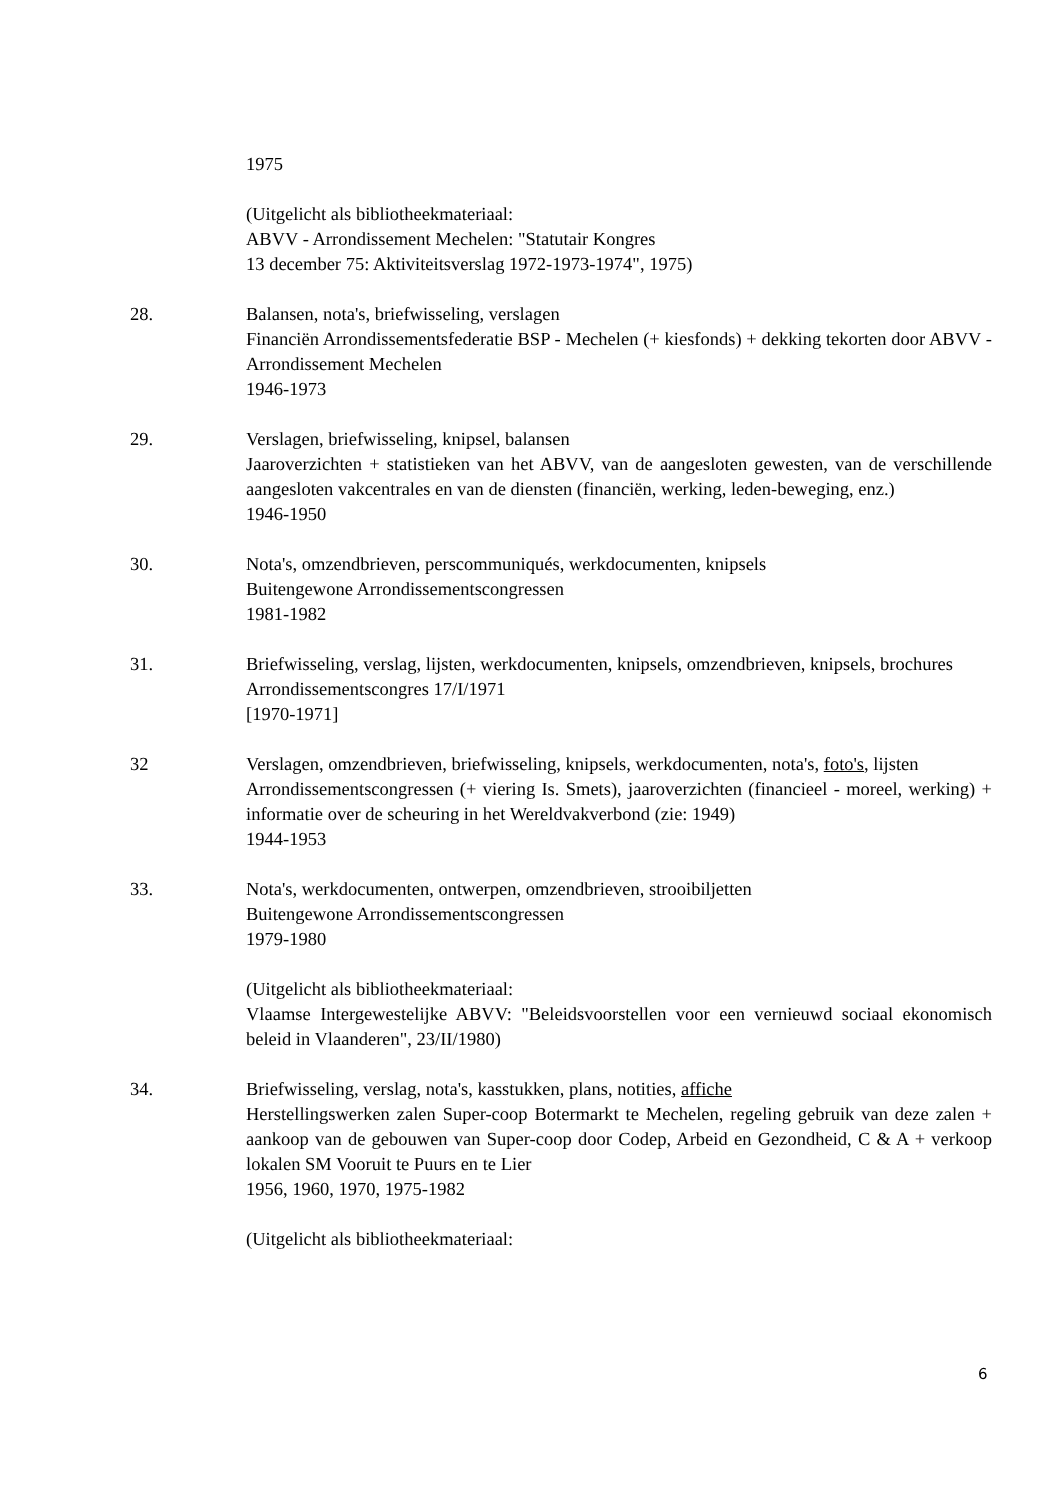1975
(Uitgelicht als bibliotheekmateriaal:
ABVV - Arrondissement Mechelen: "Statutair Kongres
13 december 75: Aktiviteitsverslag 1972-1973-1974", 1975)
28. Balansen, nota's, briefwisseling, verslagen
Financiën Arrondissementsfederatie BSP - Mechelen (+ kiesfonds) + dekking tekorten door ABVV - Arrondissement Mechelen
1946-1973
29. Verslagen, briefwisseling, knipsel, balansen
Jaaroverzichten + statistieken van het ABVV, van de aangesloten gewesten, van de verschillende aangesloten vakcentrales en van de diensten (financiën, werking, leden-beweging, enz.)
1946-1950
30. Nota's, omzendbrieven, perscommuniqués, werkdocumenten, knipsels
Buitengewone Arrondissementscongressen
1981-1982
31. Briefwisseling, verslag, lijsten, werkdocumenten, knipsels, omzendbrieven, knipsels, brochures
Arrondissementscongres 17/I/1971
[1970-1971]
32 Verslagen, omzendbrieven, briefwisseling, knipsels, werkdocumenten, nota's, foto's, lijsten
Arrondissementscongressen (+ viering Is. Smets), jaaroverzichten (financieel - moreel, werking) + informatie over de scheuring in het Wereldvakverbond (zie: 1949)
1944-1953
33. Nota's, werkdocumenten, ontwerpen, omzendbrieven, strooibiljetten
Buitengewone Arrondissementscongressen
1979-1980
(Uitgelicht als bibliotheekmateriaal:
Vlaamse Intergewestelijke ABVV: "Beleidsvoorstellen voor een vernieuwd sociaal ekonomisch beleid in Vlaanderen", 23/II/1980)
34. Briefwisseling, verslag, nota's, kasstukken, plans, notities, affiche
Herstellingswerken zalen Super-coop Botermarkt te Mechelen, regeling gebruik van deze zalen + aankoop van de gebouwen van Super-coop door Codep, Arbeid en Gezondheid, C & A + verkoop lokalen SM Vooruit te Puurs en te Lier
1956, 1960, 1970, 1975-1982
(Uitgelicht als bibliotheekmateriaal:
6